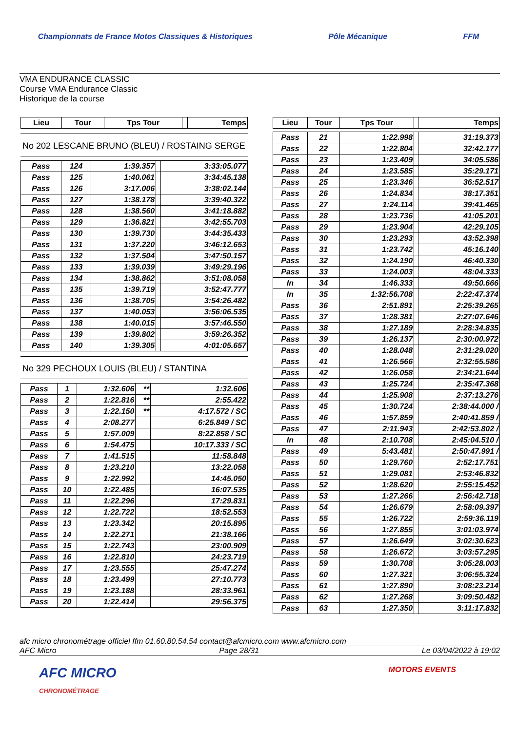Championnats de France Motos Classiques & Historiques Pôle Mécanique FFM
VMA ENDURANCE CLASSIC
Course VMA Endurance Classic
Historique de la course
| Lieu | Tour | Tps Tour | | Temps |
| --- | --- | --- | --- | --- |
No 202 LESCANE BRUNO (BLEU) / ROSTAING SERGE
| Pass | 124 | 1:39.357 | | 3:33:05.077 |
| Pass | 125 | 1:40.061 | | 3:34:45.138 |
| Pass | 126 | 3:17.006 | | 3:38:02.144 |
| Pass | 127 | 1:38.178 | | 3:39:40.322 |
| Pass | 128 | 1:38.560 | | 3:41:18.882 |
| Pass | 129 | 1:36.821 | | 3:42:55.703 |
| Pass | 130 | 1:39.730 | | 3:44:35.433 |
| Pass | 131 | 1:37.220 | | 3:46:12.653 |
| Pass | 132 | 1:37.504 | | 3:47:50.157 |
| Pass | 133 | 1:39.039 | | 3:49:29.196 |
| Pass | 134 | 1:38.862 | | 3:51:08.058 |
| Pass | 135 | 1:39.719 | | 3:52:47.777 |
| Pass | 136 | 1:38.705 | | 3:54:26.482 |
| Pass | 137 | 1:40.053 | | 3:56:06.535 |
| Pass | 138 | 1:40.015 | | 3:57:46.550 |
| Pass | 139 | 1:39.802 | | 3:59:26.352 |
| Pass | 140 | 1:39.305 | | 4:01:05.657 |
No 329 PECHOUX LOUIS (BLEU) / STANTINA
| Pass | 1 | 1:32.606 | ** | 1:32.606 |
| Pass | 2 | 1:22.816 | ** | 2:55.422 |
| Pass | 3 | 1:22.150 | ** | 4:17.572 / SC |
| Pass | 4 | 2:08.277 | | 6:25.849 / SC |
| Pass | 5 | 1:57.009 | | 8:22.858 / SC |
| Pass | 6 | 1:54.475 | | 10:17.333 / SC |
| Pass | 7 | 1:41.515 | | 11:58.848 |
| Pass | 8 | 1:23.210 | | 13:22.058 |
| Pass | 9 | 1:22.992 | | 14:45.050 |
| Pass | 10 | 1:22.485 | | 16:07.535 |
| Pass | 11 | 1:22.296 | | 17:29.831 |
| Pass | 12 | 1:22.722 | | 18:52.553 |
| Pass | 13 | 1:23.342 | | 20:15.895 |
| Pass | 14 | 1:22.271 | | 21:38.166 |
| Pass | 15 | 1:22.743 | | 23:00.909 |
| Pass | 16 | 1:22.810 | | 24:23.719 |
| Pass | 17 | 1:23.555 | | 25:47.274 |
| Pass | 18 | 1:23.499 | | 27:10.773 |
| Pass | 19 | 1:23.188 | | 28:33.961 |
| Pass | 20 | 1:22.414 | | 29:56.375 |
| Lieu | Tour | Tps Tour | | Temps |
| --- | --- | --- | --- | --- |
| Pass | 21 | 1:22.998 | | 31:19.373 |
| Pass | 22 | 1:22.804 | | 32:42.177 |
| Pass | 23 | 1:23.409 | | 34:05.586 |
| Pass | 24 | 1:23.585 | | 35:29.171 |
| Pass | 25 | 1:23.346 | | 36:52.517 |
| Pass | 26 | 1:24.834 | | 38:17.351 |
| Pass | 27 | 1:24.114 | | 39:41.465 |
| Pass | 28 | 1:23.736 | | 41:05.201 |
| Pass | 29 | 1:23.904 | | 42:29.105 |
| Pass | 30 | 1:23.293 | | 43:52.398 |
| Pass | 31 | 1:23.742 | | 45:16.140 |
| Pass | 32 | 1:24.190 | | 46:40.330 |
| Pass | 33 | 1:24.003 | | 48:04.333 |
| In | 34 | 1:46.333 | | 49:50.666 |
| In | 35 | 1:32:56.708 | | 2:22:47.374 |
| Pass | 36 | 2:51.891 | | 2:25:39.265 |
| Pass | 37 | 1:28.381 | | 2:27:07.646 |
| Pass | 38 | 1:27.189 | | 2:28:34.835 |
| Pass | 39 | 1:26.137 | | 2:30:00.972 |
| Pass | 40 | 1:28.048 | | 2:31:29.020 |
| Pass | 41 | 1:26.566 | | 2:32:55.586 |
| Pass | 42 | 1:26.058 | | 2:34:21.644 |
| Pass | 43 | 1:25.724 | | 2:35:47.368 |
| Pass | 44 | 1:25.908 | | 2:37:13.276 |
| Pass | 45 | 1:30.724 | | 2:38:44.000 / |
| Pass | 46 | 1:57.859 | | 2:40:41.859 / |
| Pass | 47 | 2:11.943 | | 2:42:53.802 / |
| In | 48 | 2:10.708 | | 2:45:04.510 / |
| Pass | 49 | 5:43.481 | | 2:50:47.991 / |
| Pass | 50 | 1:29.760 | | 2:52:17.751 |
| Pass | 51 | 1:29.081 | | 2:53:46.832 |
| Pass | 52 | 1:28.620 | | 2:55:15.452 |
| Pass | 53 | 1:27.266 | | 2:56:42.718 |
| Pass | 54 | 1:26.679 | | 2:58:09.397 |
| Pass | 55 | 1:26.722 | | 2:59:36.119 |
| Pass | 56 | 1:27.855 | | 3:01:03.974 |
| Pass | 57 | 1:26.649 | | 3:02:30.623 |
| Pass | 58 | 1:26.672 | | 3:03:57.295 |
| Pass | 59 | 1:30.708 | | 3:05:28.003 |
| Pass | 60 | 1:27.321 | | 3:06:55.324 |
| Pass | 61 | 1:27.890 | | 3:08:23.214 |
| Pass | 62 | 1:27.268 | | 3:09:50.482 |
| Pass | 63 | 1:27.350 | | 3:11:17.832 |
afc micro chronométrage officiel ffm 01.60.80.54.54 contact@afcmicro.com www.afcmicro.com
AFC Micro Page 28/31 Le 03/04/2022 à 19:02
AFC MICRO
CHRONOMÉTRAGE MOTORS EVENTS